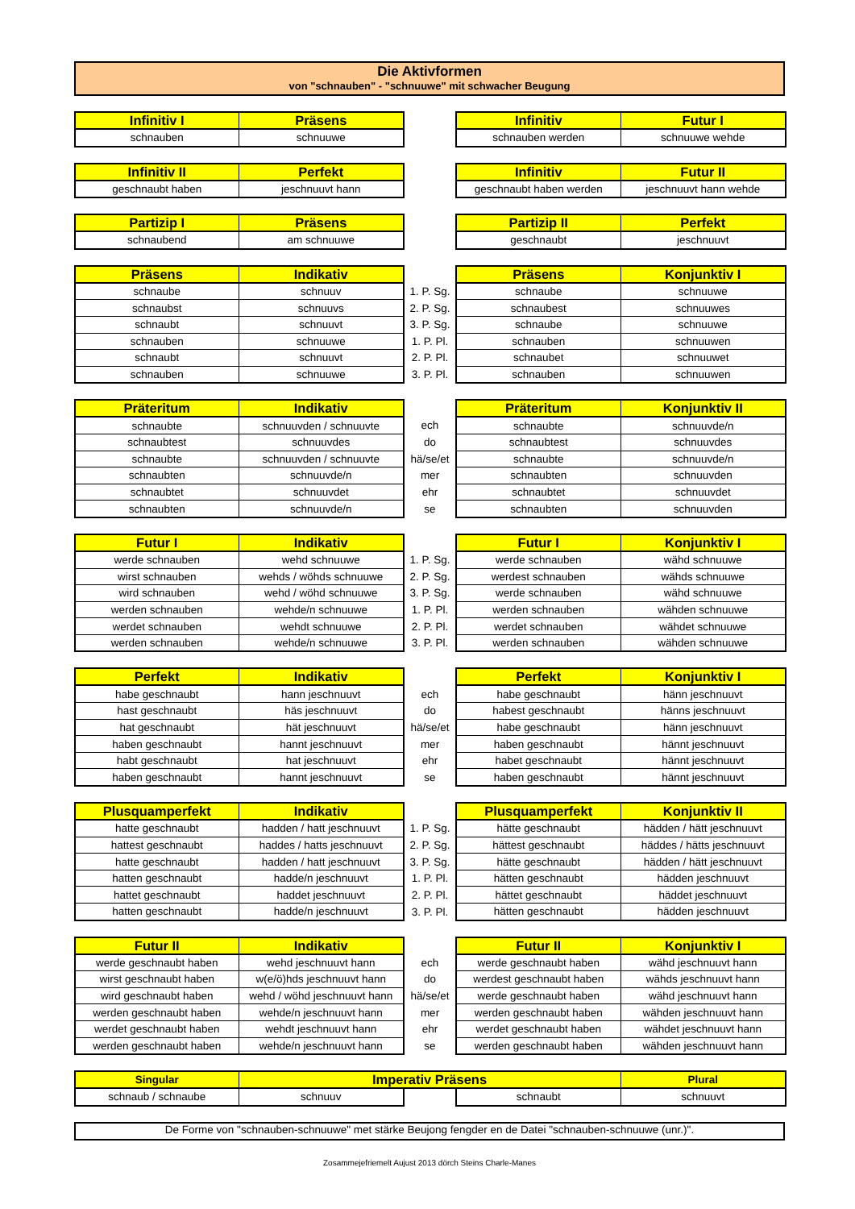Die Aktivformen
von "schnauben" - "schnuuwe" mit schwacher Beugung
| Infinitiv I | Präsens | | Infinitiv | Futur I |
| --- | --- | --- | --- | --- |
| schnauben | schnuuwe | | schnauben werden | schnuuwe wehde |
| Infinitiv II | Perfekt | | Infinitiv | Futur II |
| --- | --- | --- | --- | --- |
| geschnaubt haben | jeschnuuvt hann | | geschnaubt haben werden | jeschnuuvt hann wehde |
| Partizip I | Präsens | | Partizip II | Perfekt |
| --- | --- | --- | --- | --- |
| schnaubend | am schnuuwe | | geschnaubt | jeschnuuvt |
| Präsens | Indikativ | | Präsens | Konjunktiv I |
| --- | --- | --- | --- | --- |
| schnaube | schnuuv | 1. P. Sg. | schnaube | schnuuwe |
| schnaubst | schnuuvs | 2. P. Sg. | schnaubest | schnuuwes |
| schnaubt | schnuuvt | 3. P. Sg. | schnaube | schnuuwe |
| schnauben | schnuuwe | 1. P. Pl. | schnauben | schnuuwen |
| schnaubt | schnuuvt | 2. P. Pl. | schnaubet | schnuuwet |
| schnauben | schnuuwe | 3. P. Pl. | schnauben | schnuuwen |
| Präteritum | Indikativ | | Präteritum | Konjunktiv II |
| --- | --- | --- | --- | --- |
| schnaubte | schnuuvden / schnuuvte | ech | schnaubte | schnuuvde/n |
| schnaubtest | schnuuvdes | do | schnaubtest | schnuuvdes |
| schnaubte | schnuuvden / schnuuvte | hä/se/et | schnaubte | schnuuvde/n |
| schnaubten | schnuuvde/n | mer | schnaubten | schnuuvden |
| schnaubtet | schnuuvdet | ehr | schnaubtet | schnuuvdet |
| schnaubten | schnuuvde/n | se | schnaubten | schnuuvden |
| Futur I | Indikativ | | Futur I | Konjunktiv I |
| --- | --- | --- | --- | --- |
| werde schnauben | wehd schnuuwe | 1. P. Sg. | werde schnauben | wähd schnuuwe |
| wirst schnauben | wehds / wöhds schnuuwe | 2. P. Sg. | werdest schnauben | wähds schnuuwe |
| wird schnauben | wehd / wöhd schnuuwe | 3. P. Sg. | werde schnauben | wähd schnuuwe |
| werden schnauben | wehde/n schnuuwe | 1. P. Pl. | werden schnauben | wähden schnuuwe |
| werdet schnauben | wehdt schnuuwe | 2. P. Pl. | werdet schnauben | wähdet schnuuwe |
| werden schnauben | wehde/n schnuuwe | 3. P. Pl. | werden schnauben | wähden schnuuwe |
| Perfekt | Indikativ | | Perfekt | Konjunktiv I |
| --- | --- | --- | --- | --- |
| habe geschnaubt | hann jeschnuuvt | ech | habe geschnaubt | hänn jeschnuuvt |
| hast geschnaubt | häs jeschnuuvt | do | habest geschnaubt | hänns jeschnuuvt |
| hat geschnaubt | hät jeschnuuvt | hä/se/et | habe geschnaubt | hänn jeschnuuvt |
| haben geschnaubt | hannt jeschnuuvt | mer | haben geschnaubt | hännt jeschnuuvt |
| habt geschnaubt | hat jeschnuuvt | ehr | habet geschnaubt | hännt jeschnuuvt |
| haben geschnaubt | hannt jeschnuuvt | se | haben geschnaubt | hännt jeschnuuvt |
| Plusquamperfekt | Indikativ | | Plusquamperfekt | Konjunktiv II |
| --- | --- | --- | --- | --- |
| hatte geschnaubt | hadden / hatt jeschnuuvt | 1. P. Sg. | hätte geschnaubt | hädden / hätt jeschnuuvt |
| hattest geschnaubt | haddes / hatts jeschnuuvt | 2. P. Sg. | hättest geschnaubt | häddes / hätts jeschnuuvt |
| hatte geschnaubt | hadden / hatt jeschnuuvt | 3. P. Sg. | hätte geschnaubt | hädden / hätt jeschnuuvt |
| hatten geschnaubt | hadde/n jeschnuuvt | 1. P. Pl. | hätten geschnaubt | hädden jeschnuuvt |
| hattet geschnaubt | haddet jeschnuuvt | 2. P. Pl. | hättet geschnaubt | häddet jeschnuuvt |
| hatten geschnaubt | hadde/n jeschnuuvt | 3. P. Pl. | hätten geschnaubt | hädden jeschnuuvt |
| Futur II | Indikativ | | Futur II | Konjunktiv I |
| --- | --- | --- | --- | --- |
| werde geschnaubt haben | wehd jeschnuuvt hann | ech | werde geschnaubt haben | wähd jeschnuuvt hann |
| wirst geschnaubt haben | w(e/ö)hds jeschnuuvt hann | do | werdest geschnaubt haben | wähds jeschnuuvt hann |
| wird geschnaubt haben | wehd / wöhd jeschnuuvt hann | hä/se/et | werde geschnaubt haben | wähd jeschnuuvt hann |
| werden geschnaubt haben | wehde/n jeschnuuvt hann | mer | werden geschnaubt haben | wähden jeschnuuvt hann |
| werdet geschnaubt haben | wehdt jeschnuuvt hann | ehr | werdet geschnaubt haben | wähdet jeschnuuvt hann |
| werden geschnaubt haben | wehde/n jeschnuuvt hann | se | werden geschnaubt haben | wähden jeschnuuvt hann |
| Singular | Imperativ Präsens | | | Plural |
| --- | --- | --- | --- | --- |
| schnaub / schnaube | schnuuv | | schnaubt | schnuuvt |
De Forme von "schnauben-schnuuwe" met stärke Beujong fengder en de Datei "schnauben-schnuuwe (unr.)".
Zosammejefriemelt Aujust 2013 dörch Steins Charle-Manes